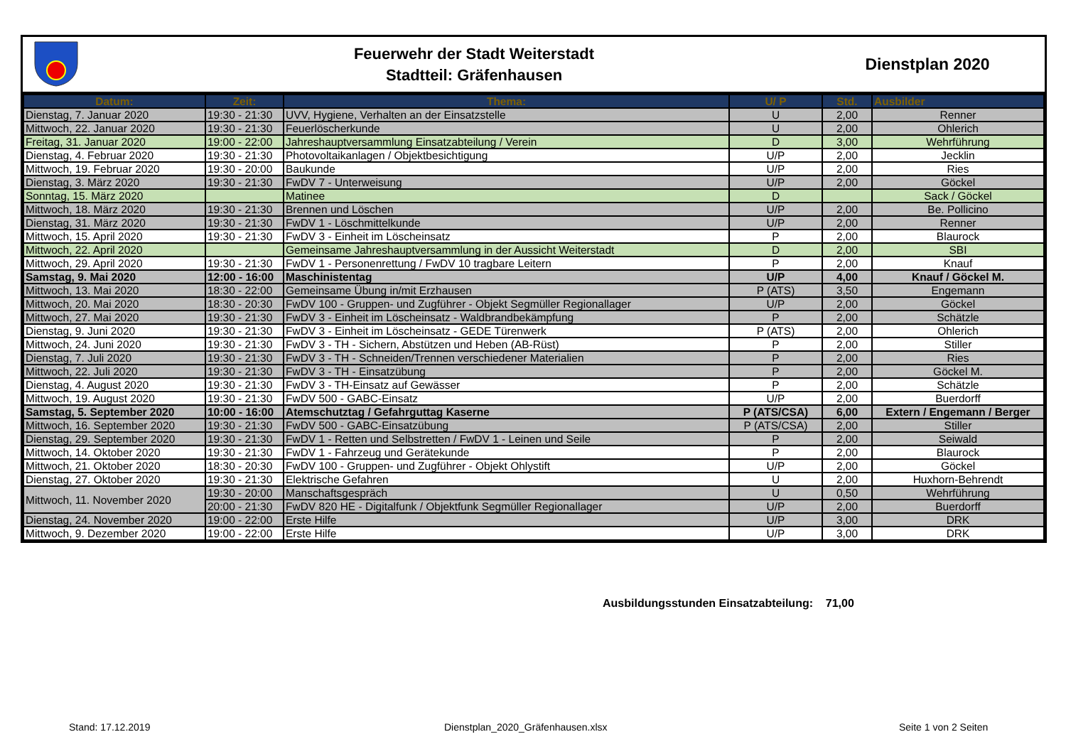Feuerwehr der Stadt Weiterstadt
Stadtteil: Gräfenhausen
Dienstplan 2020
| Datum: | Zeit: | Thema: | U/ P | Std. | Ausbilder |
| --- | --- | --- | --- | --- | --- |
| Dienstag, 7. Januar 2020 | 19:30 - 21:30 | UVV, Hygiene, Verhalten an der Einsatzstelle | U | 2,00 | Renner |
| Mittwoch, 22. Januar 2020 | 19:30 - 21:30 | Feuerlöscherkunde | U | 2,00 | Ohlerich |
| Freitag, 31. Januar 2020 | 19:00 - 22:00 | Jahreshauptversammlung Einsatzabteilung / Verein | D | 3,00 | Wehrführung |
| Dienstag, 4. Februar 2020 | 19:30 - 21:30 | Photovoltaikanlagen / Objektbesichtigung | U/P | 2,00 | Jecklin |
| Mittwoch, 19. Februar 2020 | 19:30 - 20:00 | Baukunde | U/P | 2,00 | Ries |
| Dienstag, 3. März 2020 | 19:30 - 21:30 | FwDV 7 - Unterweisung | U/P | 2,00 | Göckel |
| Sonntag, 15. März 2020 | | Matinee | D | | Sack / Göckel |
| Mittwoch, 18. März 2020 | 19:30 - 21:30 | Brennen und Löschen | U/P | 2,00 | Be. Pollicino |
| Dienstag, 31. März 2020 | 19:30 - 21:30 | FwDV 1 - Löschmittelkunde | U/P | 2,00 | Renner |
| Mittwoch, 15. April 2020 | 19:30 - 21:30 | FwDV 3 - Einheit im Löscheinsatz | P | 2,00 | Blaurock |
| Mittwoch, 22. April 2020 | | Gemeinsame Jahreshauptversammlung in der Aussicht Weiterstadt | D | 2,00 | SBI |
| Mittwoch, 29. April 2020 | 19:30 - 21:30 | FwDV 1 - Personenrettung / FwDV 10 tragbare Leitern | P | 2,00 | Knauf |
| Samstag, 9. Mai 2020 | 12:00 - 16:00 | Maschinistentag | U/P | 4,00 | Knauf / Göckel M. |
| Mittwoch, 13. Mai 2020 | 18:30 - 22:00 | Gemeinsame Übung in/mit Erzhausen | P (ATS) | 3,50 | Engemann |
| Mittwoch, 20. Mai 2020 | 18:30 - 20:30 | FwDV 100 - Gruppen- und Zugführer - Objekt Segmüller Regionallager | U/P | 2,00 | Göckel |
| Mittwoch, 27. Mai 2020 | 19:30 - 21:30 | FwDV 3 - Einheit im Löscheinsatz - Waldbrandbekämpfung | P | 2,00 | Schätzle |
| Dienstag, 9. Juni 2020 | 19:30 - 21:30 | FwDV 3 - Einheit im Löscheinsatz - GEDE Türenwerk | P (ATS) | 2,00 | Ohlerich |
| Mittwoch, 24. Juni 2020 | 19:30 - 21:30 | FwDV 3 - TH - Sichern, Abstützen und Heben (AB-Rüst) | P | 2,00 | Stiller |
| Dienstag, 7. Juli 2020 | 19:30 - 21:30 | FwDV 3 - TH - Schneiden/Trennen verschiedener Materialien | P | 2,00 | Ries |
| Mittwoch, 22. Juli 2020 | 19:30 - 21:30 | FwDV 3 - TH - Einsatzübung | P | 2,00 | Göckel M. |
| Dienstag, 4. August 2020 | 19:30 - 21:30 | FwDV 3 - TH-Einsatz auf Gewässer | P | 2,00 | Schätzle |
| Mittwoch, 19. August 2020 | 19:30 - 21:30 | FwDV 500 - GABC-Einsatz | U/P | 2,00 | Buerdorff |
| Samstag, 5. September 2020 | 10:00 - 16:00 | Atemschutztag / Gefahrguttag Kaserne | P (ATS/CSA) | 6,00 | Extern / Engemann / Berger |
| Mittwoch, 16. September 2020 | 19:30 - 21:30 | FwDV 500 - GABC-Einsatzübung | P (ATS/CSA) | 2,00 | Stiller |
| Dienstag, 29. September 2020 | 19:30 - 21:30 | FwDV 1 - Retten und Selbstretten / FwDV 1 - Leinen und Seile | P | 2,00 | Seiwald |
| Mittwoch, 14. Oktober 2020 | 19:30 - 21:30 | FwDV 1 - Fahrzeug und Gerätekunde | P | 2,00 | Blaurock |
| Mittwoch, 21. Oktober 2020 | 18:30 - 20:30 | FwDV 100 - Gruppen- und Zugführer - Objekt Ohlystift | U/P | 2,00 | Göckel |
| Dienstag, 27. Oktober 2020 | 19:30 - 21:30 | Elektrische Gefahren | U | 2,00 | Huxhorn-Behrendt |
| Mittwoch, 11. November 2020 | 19:30 - 20:00 | Manschaftsgespräch | U | 0,50 | Wehrführung |
| | 20:00 - 21:30 | FwDV 820 HE - Digitalfunk / Objektfunk Segmüller Regionallager | U/P | 2,00 | Buerdorff |
| Dienstag, 24. November 2020 | 19:00 - 22:00 | Erste Hilfe | U/P | 3,00 | DRK |
| Mittwoch, 9. Dezember 2020 | 19:00 - 22:00 | Erste Hilfe | U/P | 3,00 | DRK |
Ausbildungsstunden Einsatzabteilung: 71,00
Stand: 17.12.2019
Dienstplan_2020_Gräfenhausen.xlsx
Seite 1 von 2 Seiten